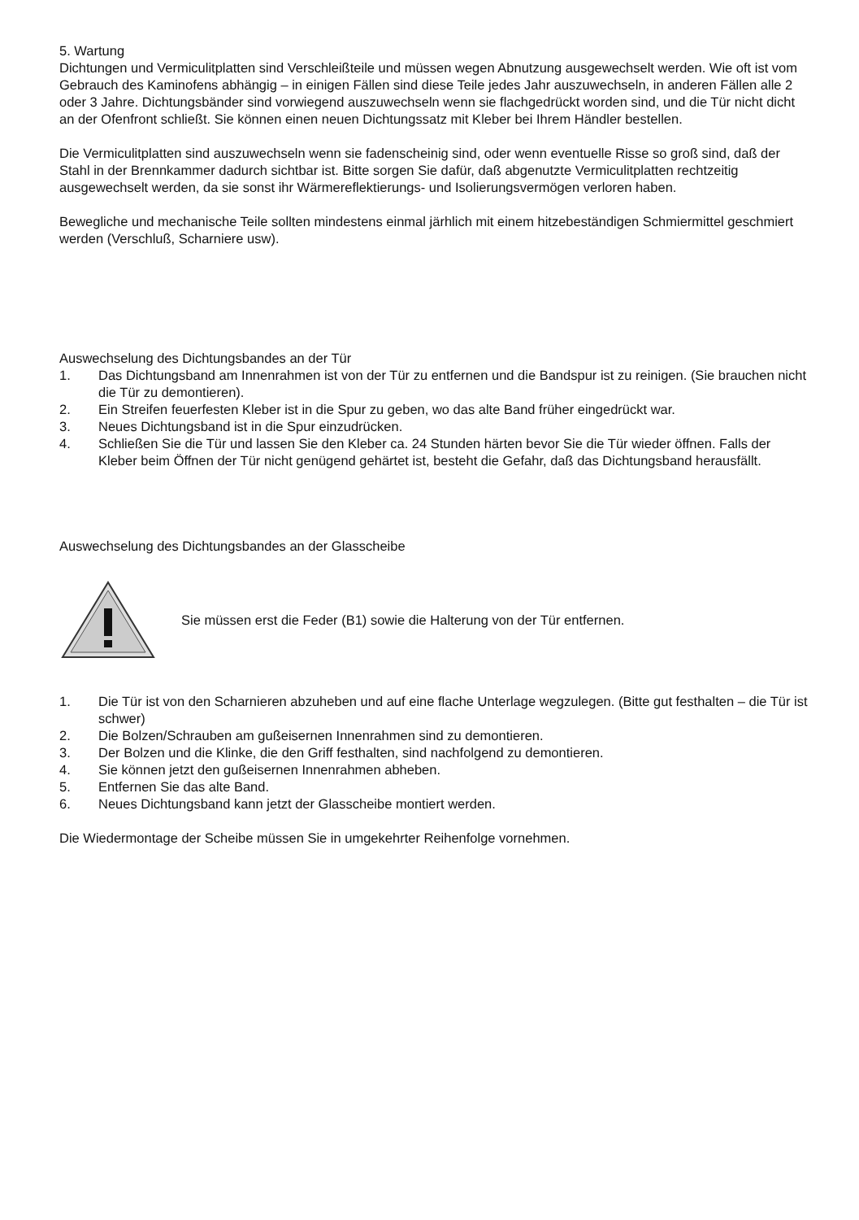5. Wartung
Dichtungen und Vermiculitplatten sind Verschleißteile und müssen wegen Abnutzung ausgewechselt werden. Wie oft ist vom Gebrauch des Kaminofens abhängig – in einigen Fällen sind diese Teile jedes Jahr auszuwechseln, in anderen Fällen alle 2 oder 3 Jahre. Dichtungsbänder sind vorwiegend auszuwechseln wenn sie flachgedrückt worden sind, und die Tür nicht dicht an der Ofenfront schließt. Sie können einen neuen Dichtungssatz mit Kleber bei Ihrem Händler bestellen.
Die Vermiculitplatten sind auszuwechseln wenn sie fadenscheinig sind, oder wenn eventuelle Risse so groß sind, daß der Stahl in der Brennkammer dadurch sichtbar ist. Bitte sorgen Sie dafür, daß abgenutzte Vermiculitplatten rechtzeitig ausgewechselt werden, da sie sonst ihr Wärmereflektierungs- und Isolierungsvermögen verloren haben.
Bewegliche und mechanische Teile sollten mindestens einmal järhlich mit einem hitzebeständigen Schmiermittel geschmiert werden (Verschluß, Scharniere usw).
Auswechselung des Dichtungsbandes an der Tür
1. Das Dichtungsband am Innenrahmen ist von der Tür zu entfernen und die Bandspur ist zu reinigen. (Sie brauchen nicht die Tür zu demontieren).
2. Ein Streifen feuerfesten Kleber ist in die Spur zu geben, wo das alte Band früher eingedrückt war.
3. Neues Dichtungsband ist in die Spur einzudrücken.
4. Schließen Sie die Tür und lassen Sie den Kleber ca. 24 Stunden härten bevor Sie die Tür wieder öffnen. Falls der Kleber beim Öffnen der Tür nicht genügend gehärtet ist, besteht die Gefahr, daß das Dichtungsband herausfällt.
Auswechselung des Dichtungsbandes an der Glasscheibe
Sie müssen erst die Feder (B1) sowie die Halterung von der Tür entfernen.
1. Die Tür ist von den Scharnieren abzuheben und auf eine flache Unterlage wegzulegen. (Bitte gut festhalten – die Tür ist schwer)
2. Die Bolzen/Schrauben am gußeisernen Innenrahmen sind zu demontieren.
3. Der Bolzen und die Klinke, die den Griff festhalten, sind nachfolgend zu demontieren.
4. Sie können jetzt den gußeisernen Innenrahmen abheben.
5. Entfernen Sie das alte Band.
6. Neues Dichtungsband kann jetzt der Glasscheibe montiert werden.
Die Wiedermontage der Scheibe müssen Sie in umgekehrter Reihenfolge vornehmen.